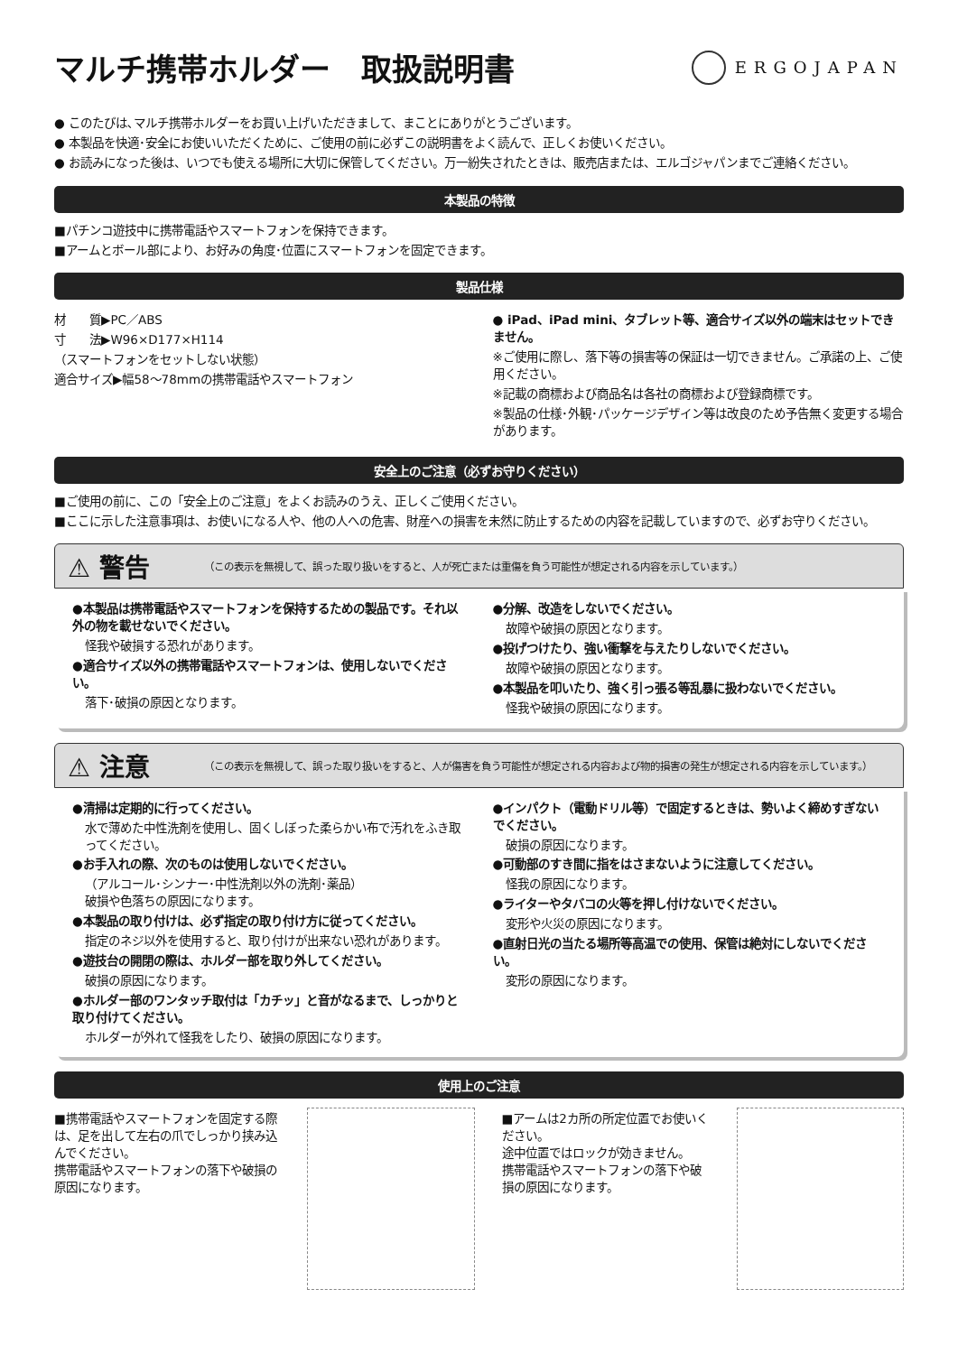マルチ携帯ホルダー　取扱説明書
ERGOJAPAN
● このたびは､マルチ携帯ホルダーをお買い上げいただきまして、まことにありがとうございます。
● 本製品を快適･安全にお使いいただくために、ご使用の前に必ずこの説明書をよく読んで、正しくお使いください。
● お読みになった後は、いつでも使える場所に大切に保管してください。万一紛失されたときは、販売店または、エルゴジャパンまでご連絡ください。
本製品の特徴
■パチンコ遊技中に携帯電話やスマートフォンを保持できます。
■アームとボール部により、お好みの角度･位置にスマートフォンを固定できます。
製品仕様
材　　質▶PC／ABS
寸　　法▶W96×D177×H114
（スマートフォンをセットしない状態）
適合サイズ▶幅58～78mmの携帯電話やスマートフォン
● iPad、iPad mini、タブレット等、適合サイズ以外の端末はセットできません。
※ご使用に際し、落下等の損害等の保証は一切できません。ご承諾の上、ご使用ください。
※記載の商標および商品名は各社の商標および登録商標です。
※製品の仕様･外観･パッケージデザイン等は改良のため予告無く変更する場合があります。
安全上のご注意（必ずお守りください）
■ご使用の前に、この「安全上のご注意」をよくお読みのうえ、正しくご使用ください。
■ここに示した注意事項は、お使いになる人や、他の人への危害、財産への損害を未然に防止するための内容を記載していますので、必ずお守りください。
⚠ 警告 （この表示を無視して、誤った取り扱いをすると、人が死亡または重傷を負う可能性が想定される内容を示しています。）
●本製品は携帯電話やスマートフォンを保持するための製品です。それ以外の物を載せないでください。
怪我や破損する恐れがあります。
●適合サイズ以外の携帯電話やスマートフォンは、使用しないでください。
落下･破損の原因となります。
●分解、改造をしないでください。
故障や破損の原因となります。
●投げつけたり、強い衝撃を与えたりしないでください。
故障や破損の原因となります。
●本製品を叩いたり、強く引っ張る等乱暴に扱わないでください。
怪我や破損の原因になります。
⚠ 注意 （この表示を無視して、誤った取り扱いをすると、人が傷害を負う可能性が想定される内容および物的損害の発生が想定される内容を示しています。）
●清掃は定期的に行ってください。
水で薄めた中性洗剤を使用し、固くしぼった柔らかい布で汚れをふき取ってください。
●お手入れの際、次のものは使用しないでください。
（アルコール･シンナー･中性洗剤以外の洗剤･薬品）
破損や色落ちの原因になります。
●本製品の取り付けは、必ず指定の取り付け方に従ってください。
指定のネジ以外を使用すると、取り付けが出来ない恐れがあります。
●遊技台の開閉の際は、ホルダー部を取り外してください。
破損の原因になります。
●ホルダー部のワンタッチ取付は「カチッ」と音がなるまで、しっかりと取り付けてください。
ホルダーが外れて怪我をしたり、破損の原因になります。
●インパクト（電動ドリル等）で固定するときは、勢いよく締めすぎないでください。
破損の原因になります。
●可動部のすき間に指をはさまないように注意してください。
怪我の原因になります。
●ライターやタバコの火等を押し付けないでください。
変形や火災の原因になります。
●直射日光の当たる場所等高温での使用、保管は絶対にしないでください。
変形の原因になります。
使用上のご注意
■携帯電話やスマートフォンを固定する際は、足を出して左右の爪でしっかり挟み込んでください。
携帯電話やスマートフォンの落下や破損の原因になります。
■アームは2カ所の所定位置でお使いください。
途中位置ではロックが効きません。
携帯電話やスマートフォンの落下や破損の原因になります。